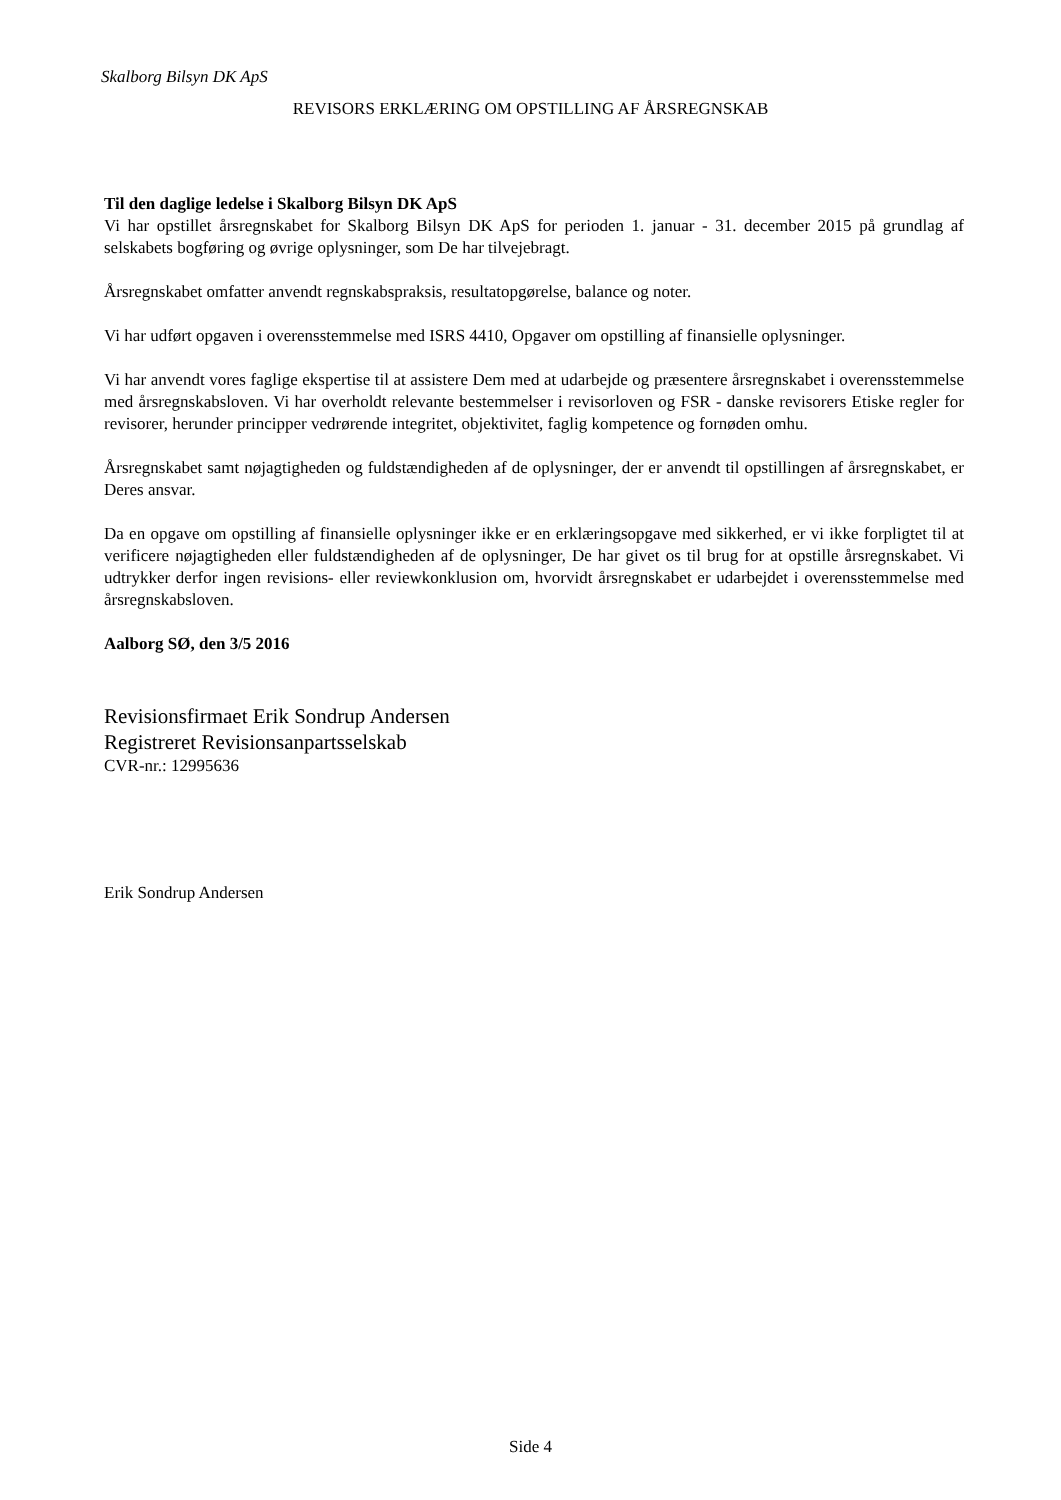Skalborg Bilsyn DK ApS
REVISORS ERKLÆRING OM OPSTILLING AF ÅRSREGNSKAB
Til den daglige ledelse i Skalborg Bilsyn DK ApS
Vi har opstillet årsregnskabet for Skalborg Bilsyn DK ApS for perioden 1. januar - 31. december 2015 på grundlag af selskabets bogføring og øvrige oplysninger, som De har tilvejebragt.
Årsregnskabet omfatter anvendt regnskabspraksis, resultatopgørelse, balance og noter.
Vi har udført opgaven i overensstemmelse med ISRS 4410, Opgaver om opstilling af finansielle oplysninger.
Vi har anvendt vores faglige ekspertise til at assistere Dem med at udarbejde og præsentere årsregnskabet i overensstemmelse med årsregnskabsloven. Vi har overholdt relevante bestemmelser i revisorloven og FSR - danske revisorers Etiske regler for revisorer, herunder principper vedrørende integritet, objektivitet, faglig kompetence og fornøden omhu.
Årsregnskabet samt nøjagtigheden og fuldstændigheden af de oplysninger, der er anvendt til opstillingen af årsregnskabet, er Deres ansvar.
Da en opgave om opstilling af finansielle oplysninger ikke er en erklæringsopgave med sikkerhed, er vi ikke forpligtet til at verificere nøjagtigheden eller fuldstændigheden af de oplysninger, De har givet os til brug for at opstille årsregnskabet. Vi udtrykker derfor ingen revisions- eller reviewkonklusion om, hvorvidt årsregnskabet er udarbejdet i overensstemmelse med årsregnskabsloven.
Aalborg SØ, den 3/5 2016
Revisionsfirmaet Erik Sondrup Andersen
Registreret Revisionsanpartsselskab
CVR-nr.: 12995636
Erik Sondrup Andersen
Side 4